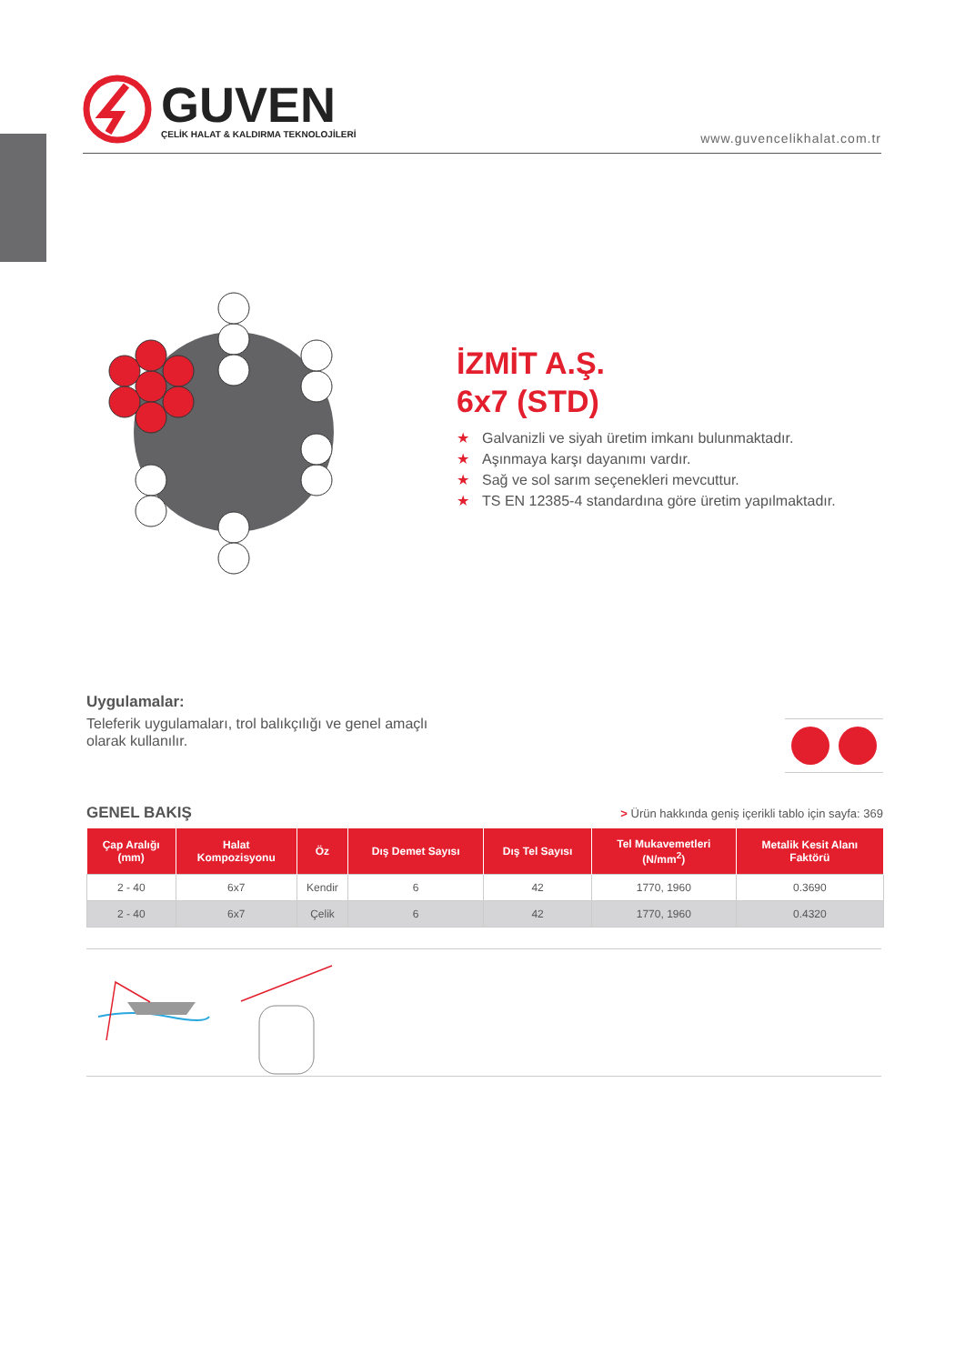GUVEN
ÇELİK HALAT & KALDIRMA TEKNOLOJİLERİ
www.guvencelikhalat.com.tr
İZMİT A.Ş.
6x7 (STD)
★ Galvanizli ve siyah üretim imkanı bulunmaktadır.
★ Aşınmaya karşı dayanımı vardır.
★ Sağ ve sol sarım seçenekleri mevcuttur.
★ TS EN 12385-4 standardına göre üretim yapılmaktadır.
Uygulamalar:
Teleferik uygulamaları, trol balıkçılığı ve genel amaçlı olarak kullanılır.
GENEL BAKIŞ
> Ürün hakkında geniş içerikli tablo için sayfa: 369
| Çap Aralığı (mm) | Halat Kompozisyonu | Öz | Dış Demet Sayısı | Dış Tel Sayısı | Tel Mukavemetleri (N/mm<sup>2</sup>) | Metalik Kesit Alanı Faktörü |
| --- | --- | --- | --- | --- | --- | --- |
| 2 - 40 | 6x7 | Kendir | 6 | 42 | 1770, 1960 | 0.3690 |
| 2 - 40 | 6x7 | Çelik | 6 | 42 | 1770, 1960 | 0.4320 |